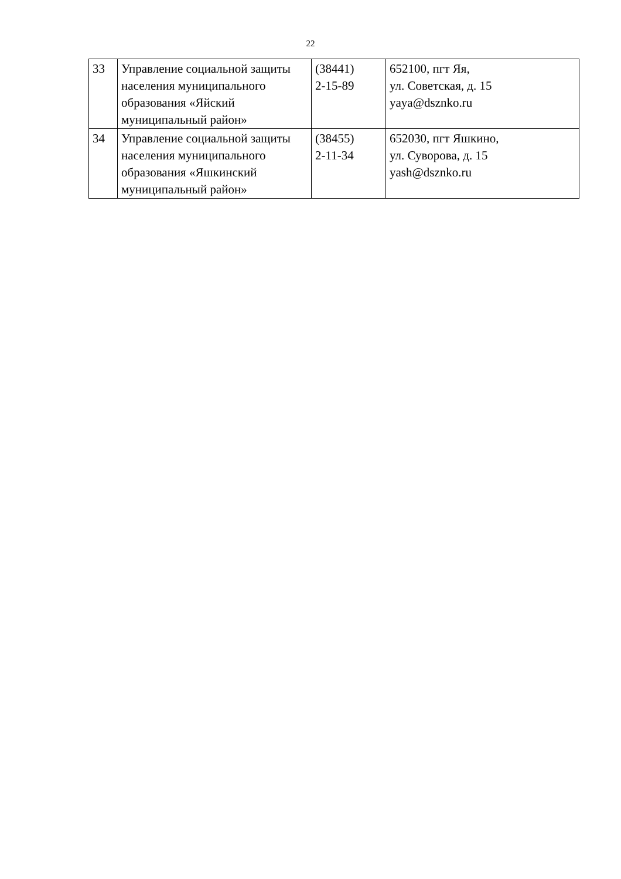22
| 33 | Управление социальной защиты населения муниципального образования «Яйский муниципальный район» | (38441) 2-15-89 | 652100, пгт Яя, ул. Советская, д. 15 yaya@dsznko.ru |
| 34 | Управление социальной защиты населения муниципального образования «Яшкинский муниципальный район» | (38455) 2-11-34 | 652030, пгт Яшкино, ул. Суворова, д. 15 yash@dsznko.ru |